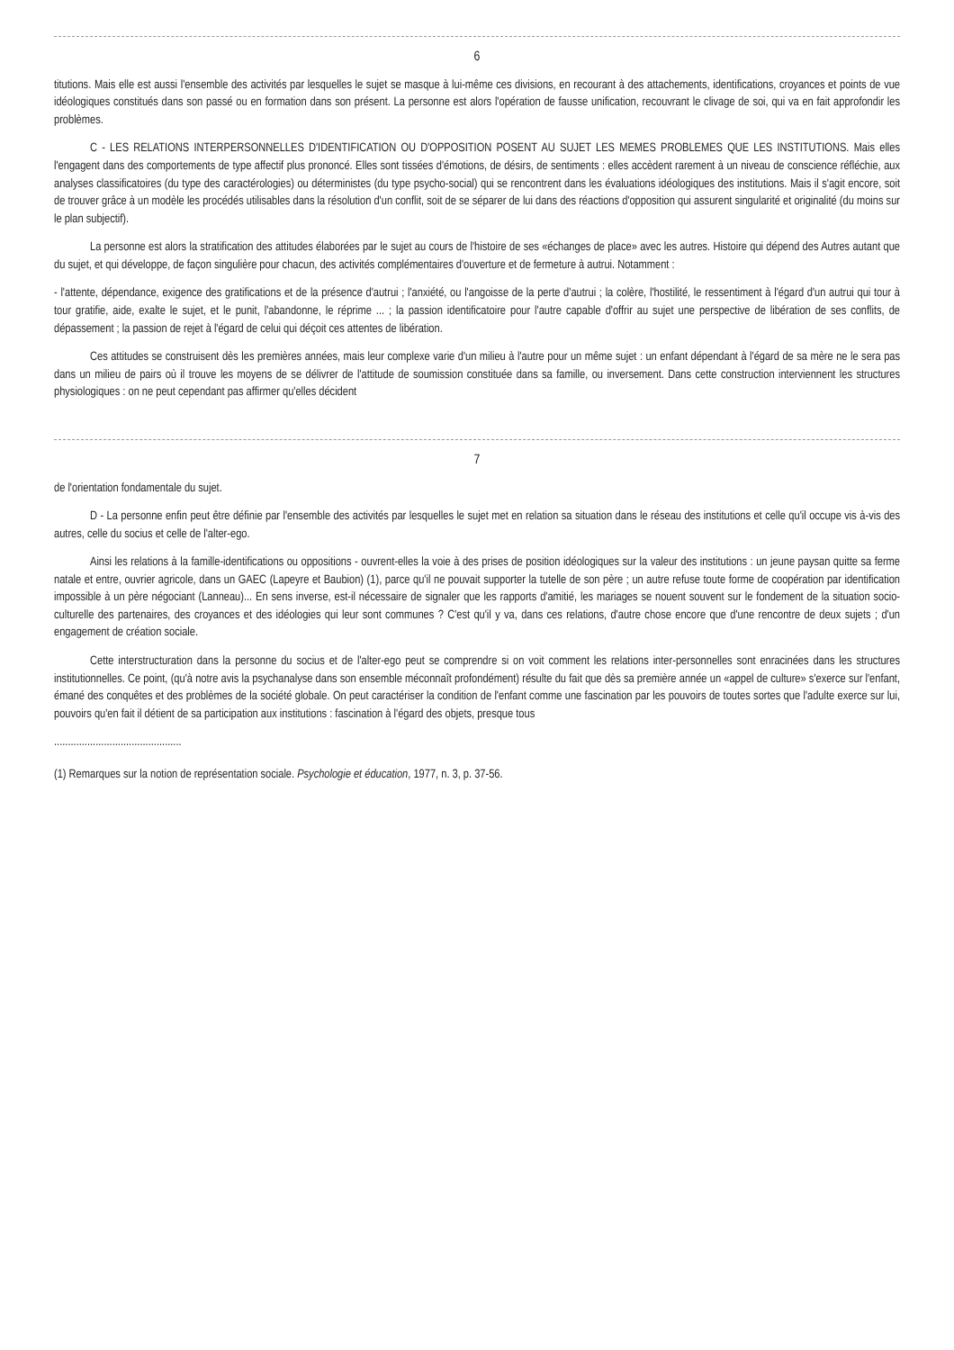6
titutions. Mais elle est aussi l'ensemble des activités par lesquelles le sujet se masque à lui-même ces divisions, en recourant à des attachements, identifications, croyances et points de vue idéologiques constitués dans son passé ou en formation dans son présent. La personne est alors l'opération de fausse unification, recouvrant le clivage de soi, qui va en fait approfondir les problèmes.
C - LES RELATIONS INTERPERSONNELLES D'IDENTIFICATION OU D'OPPOSITION POSENT AU SUJET LES MEMES PROBLEMES QUE LES INSTITUTIONS. Mais elles l'engagent dans des comportements de type affectif plus prononcé. Elles sont tissées d'émotions, de désirs, de sentiments : elles accèdent rarement à un niveau de conscience réfléchie, aux analyses classificatoires (du type des caractérologies) ou déterministes (du type psycho-social) qui se rencontrent dans les évaluations idéologiques des institutions. Mais il s'agit encore, soit de trouver grâce à un modèle les procédés utilisables dans la résolution d'un conflit, soit de se séparer de lui dans des réactions d'opposition qui assurent singularité et originalité (du moins sur le plan subjectif).
La personne est alors la stratification des attitudes élaborées par le sujet au cours de l'histoire de ses «échanges de place» avec les autres. Histoire qui dépend des Autres autant que du sujet, et qui développe, de façon singulière pour chacun, des activités complémentaires d'ouverture et de fermeture à autrui. Notamment :
- l'attente, dépendance, exigence des gratifications et de la présence d'autrui ; l'anxiété, ou l'angoisse de la perte d'autrui ; la colère, l'hostilité, le ressentiment à l'égard d'un autrui qui tour à tour gratifie, aide, exalte le sujet, et le punit, l'abandonne, le réprime ... ; la passion identificatoire pour l'autre capable d'offrir au sujet une perspective de libération de ses conflits, de dépassement ; la passion de rejet à l'égard de celui qui déçoit ces attentes de libération.
Ces attitudes se construisent dès les premières années, mais leur complexe varie d'un milieu à l'autre pour un même sujet : un enfant dépendant à l'égard de sa mère ne le sera pas dans un milieu de pairs où il trouve les moyens de se délivrer de l'attitude de soumission constituée dans sa famille, ou inversement. Dans cette construction interviennent les structures physiologiques : on ne peut cependant pas affirmer qu'elles décident
7
de l'orientation fondamentale du sujet.
D - La personne enfin peut être définie par l'ensemble des activités par lesquelles le sujet met en relation sa situation dans le réseau des institutions et celle qu'il occupe vis à-vis des autres, celle du socius et celle de l'alter-ego.
Ainsi les relations à la famille-identifications ou oppositions - ouvrent-elles la voie à des prises de position idéologiques sur la valeur des institutions : un jeune paysan quitte sa ferme natale et entre, ouvrier agricole, dans un GAEC (Lapeyre et Baubion) (1), parce qu'il ne pouvait supporter la tutelle de son père ; un autre refuse toute forme de coopération par identification impossible à un père négociant (Lanneau)... En sens inverse, est-il nécessaire de signaler que les rapports d'amitié, les mariages se nouent souvent sur le fondement de la situation socio-culturelle des partenaires, des croyances et des idéologies qui leur sont communes ? C'est qu'il y va, dans ces relations, d'autre chose encore que d'une rencontre de deux sujets ; d'un engagement de création sociale.
Cette interstructuration dans la personne du socius et de l'alter-ego peut se comprendre si on voit comment les relations inter-personnelles sont enracinées dans les structures institutionnelles. Ce point, (qu'à notre avis la psychanalyse dans son ensemble méconnaît profondément) résulte du fait que dès sa première année un «appel de culture» s'exerce sur l'enfant, émané des conquêtes et des problèmes de la société globale. On peut caractériser la condition de l'enfant comme une fascination par les pouvoirs de toutes sortes que l'adulte exerce sur lui, pouvoirs qu'en fait il détient de sa participation aux institutions : fascination à l'égard des objets, presque tous
..............................................
(1) Remarques sur la notion de représentation sociale. Psychologie et éducation, 1977, n. 3, p. 37-56.